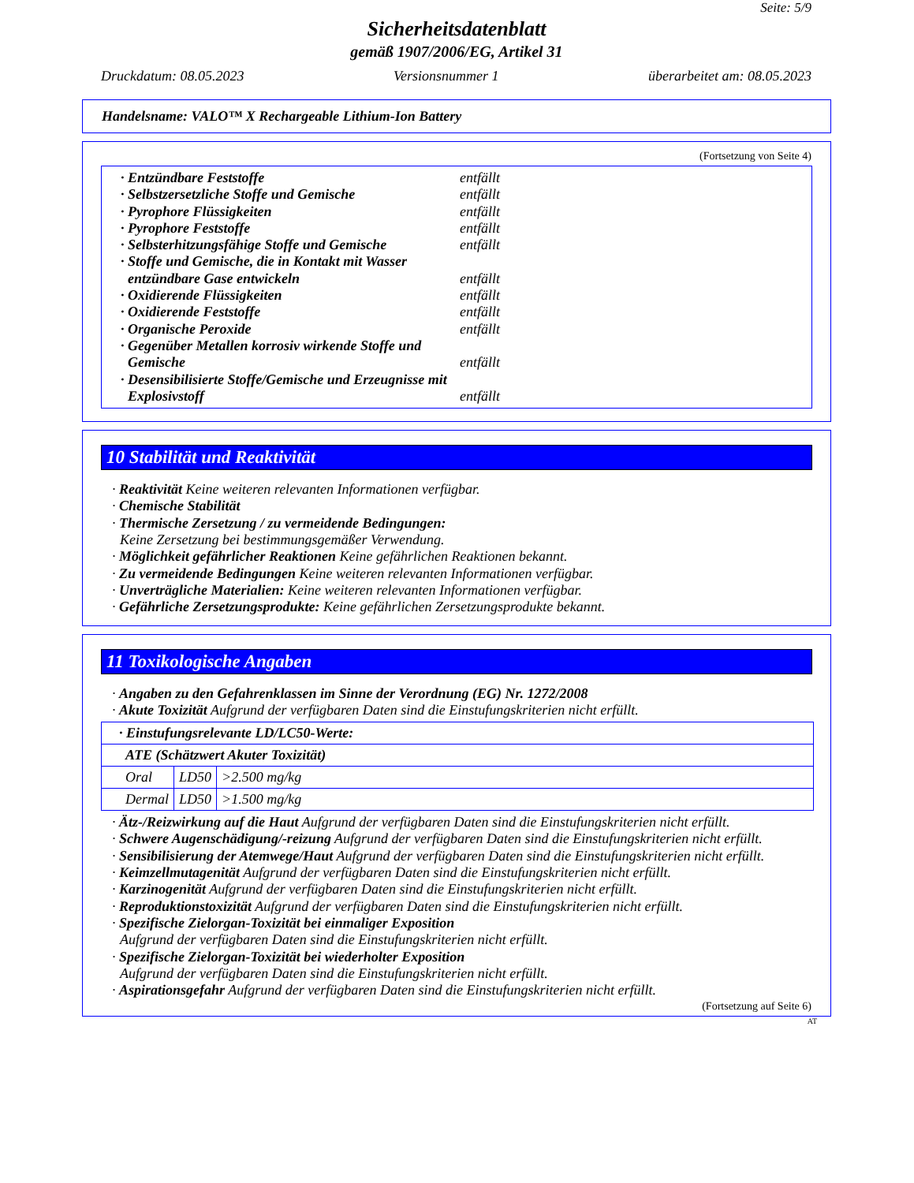Seite: 5/9
Sicherheitsdatenblatt
gemäß 1907/2006/EG, Artikel 31
Druckdatum: 08.05.2023 Versionsnummer 1 überarbeitet am: 08.05.2023
Handelsname: VALO™ X Rechargeable Lithium-Ion Battery
(Fortsetzung von Seite 4)
· Entzündbare Feststoffe entfällt
· Selbstzersetzliche Stoffe und Gemische
entfällt
· Pyrophore Flüssigkeiten entfällt
· Pyrophore Feststoffe entfällt
· Selbsterhitzungsfähige Stoffe und Gemische
entfällt
· Stoffe und Gemische, die in Kontakt mit Wasser
entzündbare Gase entwickeln
entfällt
· Oxidierende Flüssigkeiten entfällt
· Oxidierende Feststoffe entfällt
· Organische Peroxide entfällt
· Gegenüber Metallen korrosiv wirkende Stoffe und
Gemische
entfällt
· Desensibilisierte Stoffe/Gemische und Erzeugnisse mit
Explosivstoff
entfällt
10 Stabilität und Reaktivität
· Reaktivität Keine weiteren relevanten Informationen verfügbar.
· Chemische Stabilität
· Thermische Zersetzung / zu vermeidende Bedingungen:
Keine Zersetzung bei bestimmungsgemäßer Verwendung.
· Möglichkeit gefährlicher Reaktionen Keine gefährlichen Reaktionen bekannt.
· Zu vermeidende Bedingungen Keine weiteren relevanten Informationen verfügbar.
· Unverträgliche Materialien: Keine weiteren relevanten Informationen verfügbar.
· Gefährliche Zersetzungsprodukte: Keine gefährlichen Zersetzungsprodukte bekannt.
11 Toxikologische Angaben
· Angaben zu den Gefahrenklassen im Sinne der Verordnung (EG) Nr. 1272/2008
· Akute Toxizität Aufgrund der verfügbaren Daten sind die Einstufungskriterien nicht erfüllt.
| · Einstufungsrelevante LD/LC50-Werte: | | |
| ATE (Schätzwert Akuter Toxizität) | | |
| Oral | LD50 | >2.500 mg/kg |
| Dermal | LD50 | >1.500 mg/kg |
· Ätz-/Reizwirkung auf die Haut Aufgrund der verfügbaren Daten sind die Einstufungskriterien nicht erfüllt.
· Schwere Augenschädigung/-reizung Aufgrund der verfügbaren Daten sind die Einstufungskriterien nicht erfüllt.
· Sensibilisierung der Atemwege/Haut Aufgrund der verfügbaren Daten sind die Einstufungskriterien nicht erfüllt.
· Keimzellmutagenität Aufgrund der verfügbaren Daten sind die Einstufungskriterien nicht erfüllt.
· Karzinogenität Aufgrund der verfügbaren Daten sind die Einstufungskriterien nicht erfüllt.
· Reproduktionstoxizität Aufgrund der verfügbaren Daten sind die Einstufungskriterien nicht erfüllt.
· Spezifische Zielorgan-Toxizität bei einmaliger Exposition
Aufgrund der verfügbaren Daten sind die Einstufungskriterien nicht erfüllt.
· Spezifische Zielorgan-Toxizität bei wiederholter Exposition
Aufgrund der verfügbaren Daten sind die Einstufungskriterien nicht erfüllt.
· Aspirationsgefahr Aufgrund der verfügbaren Daten sind die Einstufungskriterien nicht erfüllt.
(Fortsetzung auf Seite 6)
AT